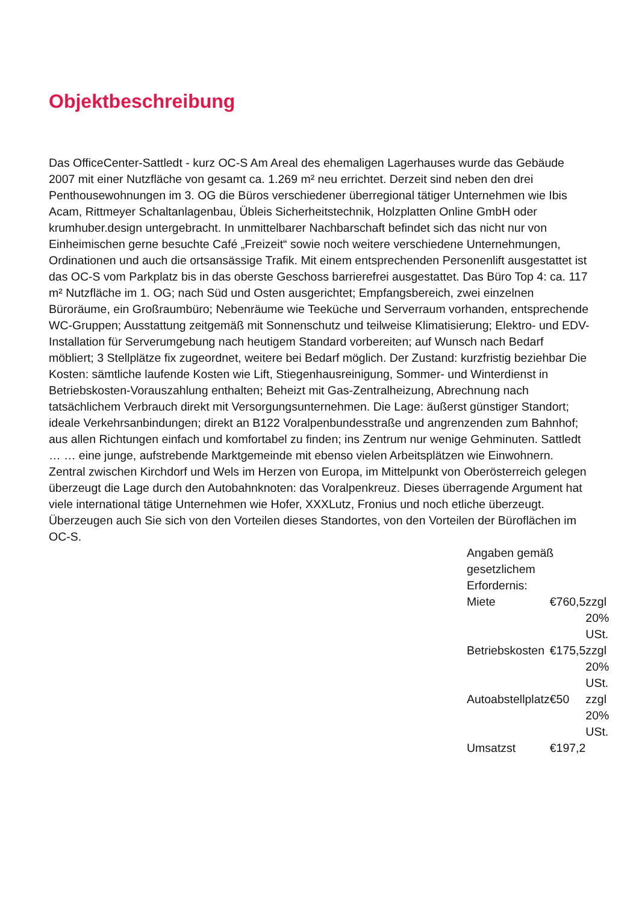Objektbeschreibung
Das OfficeCenter-Sattledt - kurz OC-S Am Areal des ehemaligen Lagerhauses wurde das Gebäude 2007 mit einer Nutzfläche von gesamt ca. 1.269 m² neu errichtet. Derzeit sind neben den drei Penthousewohnungen im 3. OG die Büros verschiedener überregional tätiger Unternehmen wie Ibis Acam, Rittmeyer Schaltanlagenbau, Übleis Sicherheitstechnik, Holzplatten Online GmbH oder krumhuber.design untergebracht. In unmittelbarer Nachbarschaft befindet sich das nicht nur von Einheimischen gerne besuchte Café „Freizeit“ sowie noch weitere verschiedene Unternehmungen, Ordinationen und auch die ortsansässige Trafik. Mit einem entsprechenden Personenlift ausgestattet ist das OC-S vom Parkplatz bis in das oberste Geschoss barrierefrei ausgestattet. Das Büro Top 4: ca. 117 m² Nutzfläche im 1. OG; nach Süd und Osten ausgerichtet; Empfangsbereich, zwei einzelnen Büroräume, ein Großraumbüro; Nebenräume wie Teeküche und Serverraum vorhanden, entsprechende WC-Gruppen; Ausstattung zeitgemäß mit Sonnenschutz und teilweise Klimatisierung; Elektro- und EDV-Installation für Serverumgebung nach heutigem Standard vorbereiten; auf Wunsch nach Bedarf möbliert; 3 Stellplätze fix zugeordnet, weitere bei Bedarf möglich. Der Zustand: kurzfristig beziehbar Die Kosten: sämtliche laufende Kosten wie Lift, Stiegenhausreinigung, Sommer- und Winterdienst in Betriebskosten-Vorauszahlung enthalten; Beheizt mit Gas-Zentralheizung, Abrechnung nach tatsächlichem Verbrauch direkt mit Versorgungsunternehmen. Die Lage: äußerst günstiger Standort; ideale Verkehrsanbindungen; direkt an B122 Voralpenbundesstraße und angrenzenden zum Bahnhof; aus allen Richtungen einfach und komfortabel zu finden; ins Zentrum nur wenige Gehminuten. Sattledt … … eine junge, aufstrebende Marktgemeinde mit ebenso vielen Arbeitsplätzen wie Einwohnern. Zentral zwischen Kirchdorf und Wels im Herzen von Europa, im Mittelpunkt von Oberösterreich gelegen überzeugt die Lage durch den Autobahnknoten: das Voralpenkreuz. Dieses überragende Argument hat viele international tätige Unternehmen wie Hofer, XXXLutz, Fronius und noch etliche überzeugt. Überzeugen auch Sie sich von den Vorteilen dieses Standortes, von den Vorteilen der Büroflächen im OC-S.
Angaben gemäß
gesetzlichem
Erfordernis:
| Miete | € | 760,5 | zzgl 20% USt. |
| Betriebskosten | € | 175,5 | zzgl 20% USt. |
| Autoabstellplatz | € | 50 | zzgl 20% USt. |
| Umsatzst | € | 197,2 | |